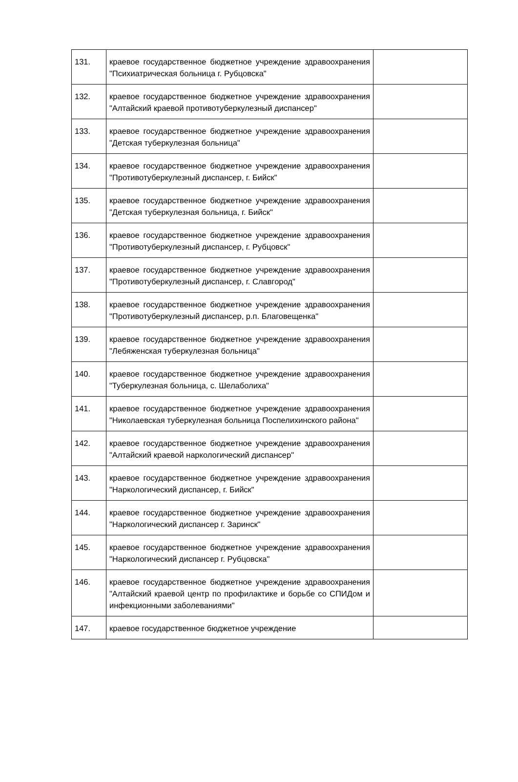| 131. | краевое государственное бюджетное учреждение здравоохранения "Психиатрическая больница г. Рубцовска" | |
| 132. | краевое государственное бюджетное учреждение здравоохранения "Алтайский краевой противотуберкулезный диспансер" | |
| 133. | краевое государственное бюджетное учреждение здравоохранения "Детская туберкулезная больница" | |
| 134. | краевое государственное бюджетное учреждение здравоохранения "Противотуберкулезный диспансер, г. Бийск" | |
| 135. | краевое государственное бюджетное учреждение здравоохранения "Детская туберкулезная больница, г. Бийск" | |
| 136. | краевое государственное бюджетное учреждение здравоохранения "Противотуберкулезный диспансер, г. Рубцовск" | |
| 137. | краевое государственное бюджетное учреждение здравоохранения "Противотуберкулезный диспансер, г. Славгород" | |
| 138. | краевое государственное бюджетное учреждение здравоохранения "Противотуберкулезный диспансер, р.п. Благовещенка" | |
| 139. | краевое государственное бюджетное учреждение здравоохранения "Лебяженская туберкулезная больница" | |
| 140. | краевое государственное бюджетное учреждение здравоохранения "Туберкулезная больница, с. Шелаболиха" | |
| 141. | краевое государственное бюджетное учреждение здравоохранения "Николаевская туберкулезная больница Поспелихинского района" | |
| 142. | краевое государственное бюджетное учреждение здравоохранения "Алтайский краевой наркологический диспансер" | |
| 143. | краевое государственное бюджетное учреждение здравоохранения "Наркологический диспансер, г. Бийск" | |
| 144. | краевое государственное бюджетное учреждение здравоохранения "Наркологический диспансер г. Заринск" | |
| 145. | краевое государственное бюджетное учреждение здравоохранения "Наркологический диспансер г. Рубцовска" | |
| 146. | краевое государственное бюджетное учреждение здравоохранения "Алтайский краевой центр по профилактике и борьбе со СПИДом и инфекционными заболеваниями" | |
| 147. | краевое государственное бюджетное учреждение | |